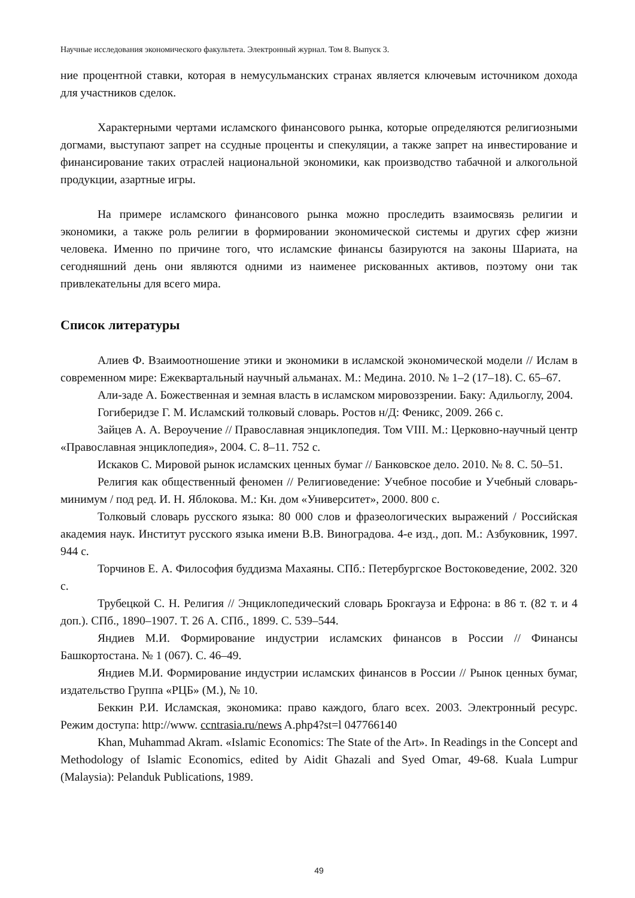Научные исследования экономического факультета. Электронный журнал. Том 8. Выпуск 3.
ние процентной ставки, которая в немусульманских странах является ключевым источником дохода для участников сделок.
Характерными чертами исламского финансового рынка, которые определяются религиозными догмами, выступают запрет на ссудные проценты и спекуляции, а также запрет на инвестирование и финансирование таких отраслей национальной экономики, как производство табачной и алкогольной продукции, азартные игры.
На примере исламского финансового рынка можно проследить взаимосвязь религии и экономики, а также роль религии в формировании экономической системы и других сфер жизни человека. Именно по причине того, что исламские финансы базируются на законы Шариата, на сегодняшний день они являются одними из наименее рискованных активов, поэтому они так привлекательны для всего мира.
Список литературы
Алиев Ф. Взаимоотношение этики и экономики в исламской экономической модели // Ислам в современном мире: Ежеквартальный научный альманах. М.: Медина. 2010. № 1–2 (17–18). С. 65–67.
Али-заде А. Божественная и земная власть в исламском мировоззрении. Баку: Адильоглу, 2004.
Гогиберидзе Г. М. Исламский толковый словарь. Ростов н/Д: Феникс, 2009. 266 с.
Зайцев А. А. Вероучение // Православная энциклопедия. Том VIII. М.: Церковно-научный центр «Православная энциклопедия», 2004. С. 8–11. 752 с.
Искаков С. Мировой рынок исламских ценных бумаг // Банковское дело. 2010. № 8. С. 50–51.
Религия как общественный феномен // Религиоведение: Учебное пособие и Учебный словарь-минимум / под ред. И. Н. Яблокова. М.: Кн. дом «Университет», 2000. 800 с.
Толковый словарь русского языка: 80 000 слов и фразеологических выражений / Российская академия наук. Институт русского языка имени В.В. Виноградова. 4-е изд., доп. М.: Азбуковник, 1997. 944 с.
Торчинов Е. А. Философия буддизма Махаяны. СПб.: Петербургское Востоковедение, 2002. 320 с.
Трубецкой С. Н. Религия // Энциклопедический словарь Брокгауза и Ефрона: в 86 т. (82 т. и 4 доп.). СПб., 1890–1907. Т. 26 А. СПб., 1899. С. 539–544.
Яндиев М.И. Формирование индустрии исламских финансов в России // Финансы Башкортостана. № 1 (067). С. 46–49.
Яндиев М.И. Формирование индустрии исламских финансов в России // Рынок ценных бумаг, издательство Группа «РЦБ» (М.), № 10.
Беккин Р.И. Исламская, экономика: право каждого, благо всех. 2003. Электронный ресурс. Режим доступа: http://www. ccntrasia.ru/news A.php4?st=l 047766140
Khan, Muhammad Akram. «Islamic Economics: The State of the Art». In Readings in the Concept and Methodology of Islamic Economics, edited by Aidit Ghazali and Syed Omar, 49-68. Kuala Lumpur (Malaysia): Pelanduk Publications, 1989.
49